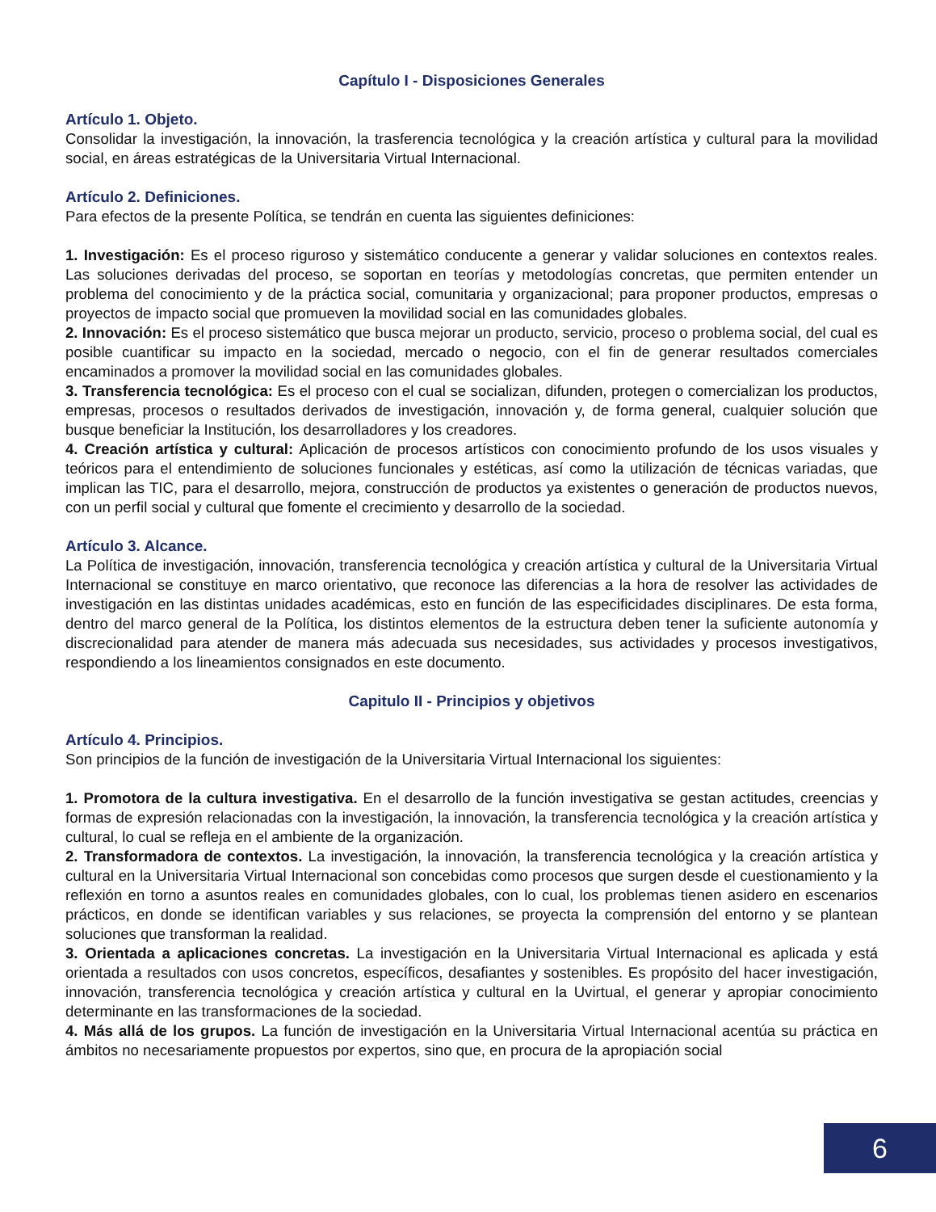Capítulo I - Disposiciones Generales
Artículo 1. Objeto.
Consolidar la investigación, la innovación, la trasferencia tecnológica y la creación artística y cultural para la movilidad social, en áreas estratégicas de la Universitaria Virtual Internacional.
Artículo 2. Definiciones.
Para efectos de la presente Política, se tendrán en cuenta las siguientes definiciones:
1. Investigación: Es el proceso riguroso y sistemático conducente a generar y validar soluciones en contextos reales. Las soluciones derivadas del proceso, se soportan en teorías y metodologías concretas, que permiten entender un problema del conocimiento y de la práctica social, comunitaria y organizacional; para proponer productos, empresas o proyectos de impacto social que promueven la movilidad social en las comunidades globales.
2. Innovación: Es el proceso sistemático que busca mejorar un producto, servicio, proceso o problema social, del cual es posible cuantificar su impacto en la sociedad, mercado o negocio, con el fin de generar resultados comerciales encaminados a promover la movilidad social en las comunidades globales.
3. Transferencia tecnológica: Es el proceso con el cual se socializan, difunden, protegen o comercializan los productos, empresas, procesos o resultados derivados de investigación, innovación y, de forma general, cualquier solución que busque beneficiar la Institución, los desarrolladores y los creadores.
4. Creación artística y cultural: Aplicación de procesos artísticos con conocimiento profundo de los usos visuales y teóricos para el entendimiento de soluciones funcionales y estéticas, así como la utilización de técnicas variadas, que implican las TIC, para el desarrollo, mejora, construcción de productos ya existentes o generación de productos nuevos, con un perfil social y cultural que fomente el crecimiento y desarrollo de la sociedad.
Artículo 3. Alcance.
La Política de investigación, innovación, transferencia tecnológica y creación artística y cultural de la Universitaria Virtual Internacional se constituye en marco orientativo, que reconoce las diferencias a la hora de resolver las actividades de investigación en las distintas unidades académicas, esto en función de las especificidades disciplinares. De esta forma, dentro del marco general de la Política, los distintos elementos de la estructura deben tener la suficiente autonomía y discrecionalidad para atender de manera más adecuada sus necesidades, sus actividades y procesos investigativos, respondiendo a los lineamientos consignados en este documento.
Capitulo II - Principios y objetivos
Artículo 4. Principios.
Son principios de la función de investigación de la Universitaria Virtual Internacional los siguientes:
1. Promotora de la cultura investigativa. En el desarrollo de la función investigativa se gestan actitudes, creencias y formas de expresión relacionadas con la investigación, la innovación, la transferencia tecnológica y la creación artística y cultural, lo cual se refleja en el ambiente de la organización.
2. Transformadora de contextos. La investigación, la innovación, la transferencia tecnológica y la creación artística y cultural en la Universitaria Virtual Internacional son concebidas como procesos que surgen desde el cuestionamiento y la reflexión en torno a asuntos reales en comunidades globales, con lo cual, los problemas tienen asidero en escenarios prácticos, en donde se identifican variables y sus relaciones, se proyecta la comprensión del entorno y se plantean soluciones que transforman la realidad.
3. Orientada a aplicaciones concretas. La investigación en la Universitaria Virtual Internacional es aplicada y está orientada a resultados con usos concretos, específicos, desafiantes y sostenibles. Es propósito del hacer investigación, innovación, transferencia tecnológica y creación artística y cultural en la Uvirtual, el generar y apropiar conocimiento determinante en las transformaciones de la sociedad.
4. Más allá de los grupos. La función de investigación en la Universitaria Virtual Internacional acentúa su práctica en ámbitos no necesariamente propuestos por expertos, sino que, en procura de la apropiación social
6